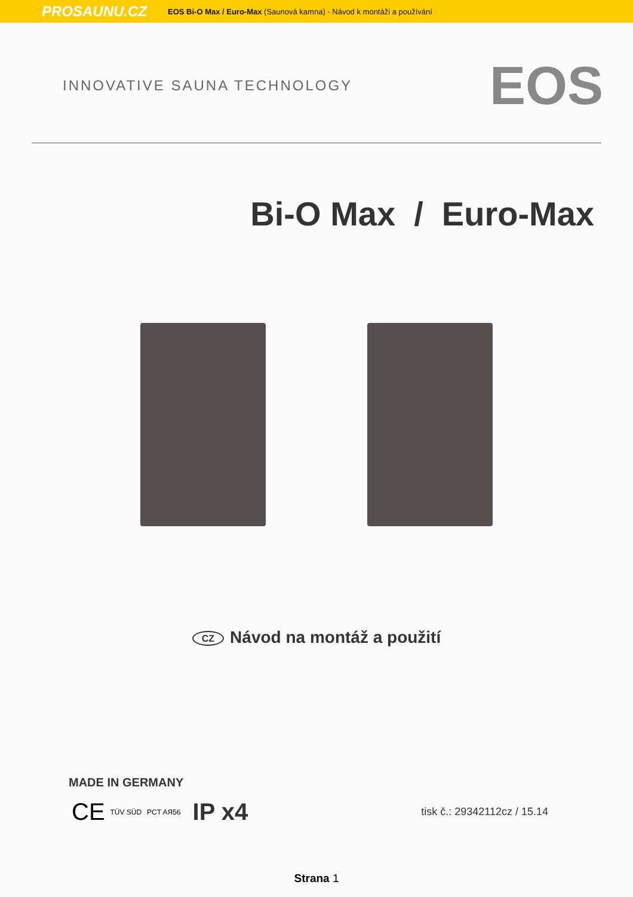PROSAUNU.CZ EOS Bi-O Max / Euro-Max (Saunová kamna) - Návod k montáži a používání
INNOVATIVE SAUNA TECHNOLOGY EOS
Bi-O Max / Euro-Max
CZ Návod na montáž a použití
MADE IN GERMANY
CE TÜV SÜD PCT AЯ56 IP x4 tisk č.: 29342112cz / 15.14
Strana 1